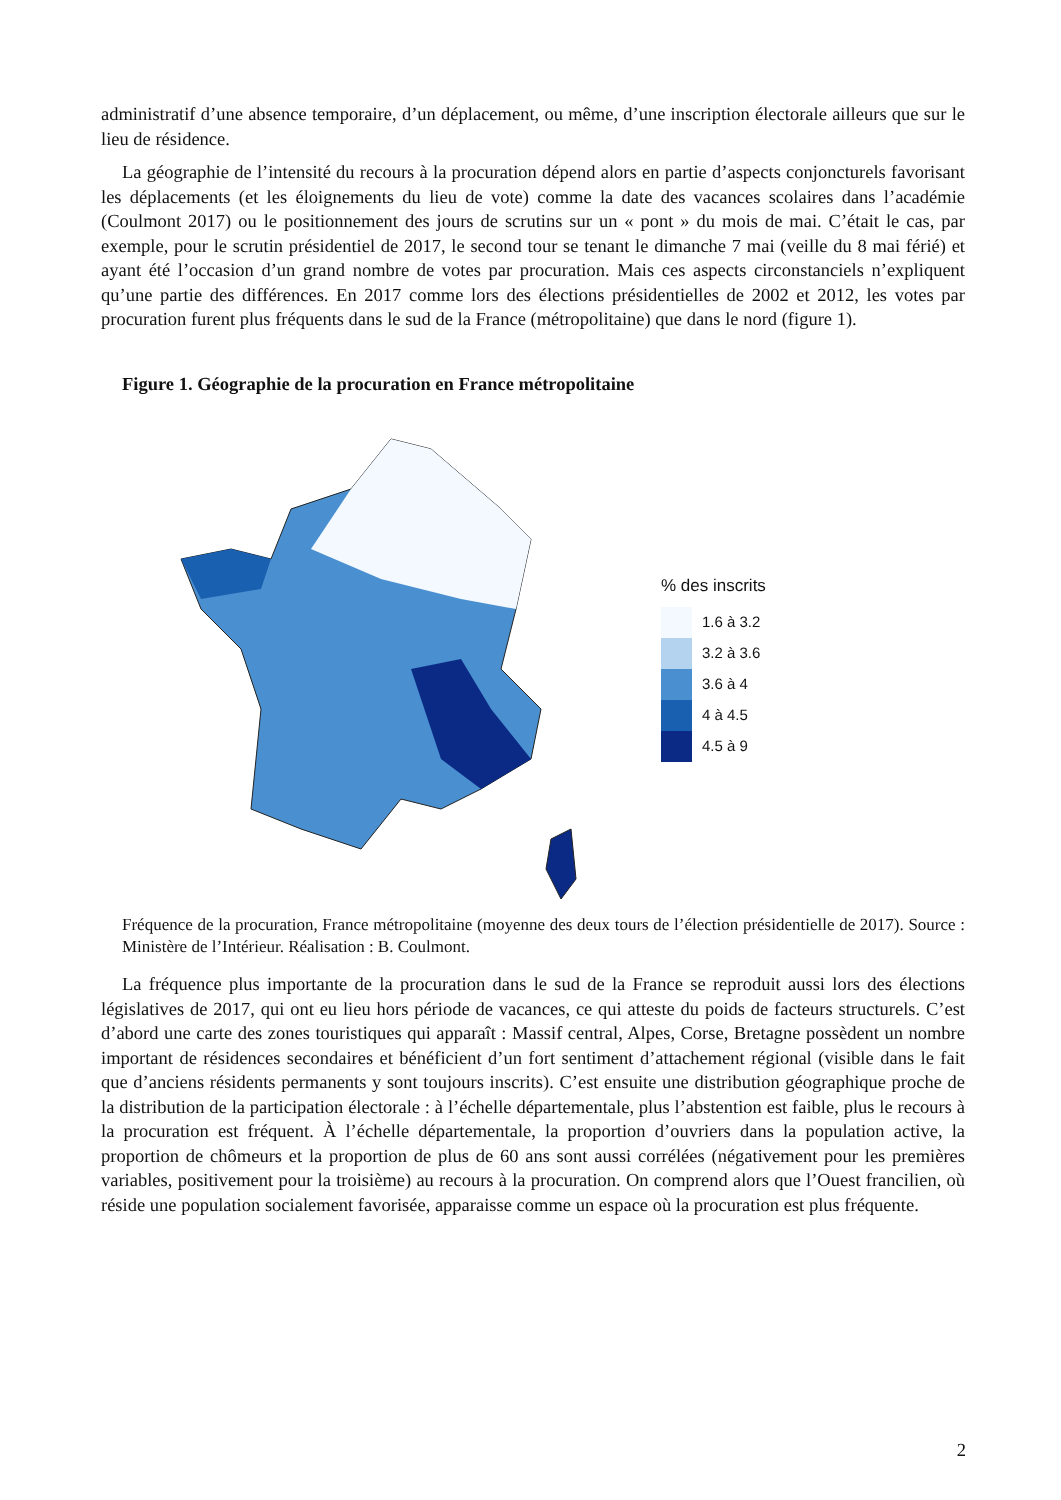administratif d’une absence temporaire, d’un déplacement, ou même, d’une inscription électorale ailleurs que sur le lieu de résidence.
La géographie de l’intensité du recours à la procuration dépend alors en partie d’aspects conjoncturels favorisant les déplacements (et les éloignements du lieu de vote) comme la date des vacances scolaires dans l’académie (Coulmont 2017) ou le positionnement des jours de scrutins sur un « pont » du mois de mai. C’était le cas, par exemple, pour le scrutin présidentiel de 2017, le second tour se tenant le dimanche 7 mai (veille du 8 mai férié) et ayant été l’occasion d’un grand nombre de votes par procuration. Mais ces aspects circonstanciels n’expliquent qu’une partie des différences. En 2017 comme lors des élections présidentielles de 2002 et 2012, les votes par procuration furent plus fréquents dans le sud de la France (métropolitaine) que dans le nord (figure 1).
Figure 1. Géographie de la procuration en France métropolitaine
% des inscrits
1.6 à 3.2
3.2 à 3.6
3.6 à 4
4 à 4.5
4.5 à 9
Fréquence de la procuration, France métropolitaine (moyenne des deux tours de l’élection présidentielle de 2017). Source : Ministère de l’Intérieur. Réalisation : B. Coulmont.
La fréquence plus importante de la procuration dans le sud de la France se reproduit aussi lors des élections législatives de 2017, qui ont eu lieu hors période de vacances, ce qui atteste du poids de facteurs structurels. C’est d’abord une carte des zones touristiques qui apparaît : Massif central, Alpes, Corse, Bretagne possèdent un nombre important de résidences secondaires et bénéficient d’un fort sentiment d’attachement régional (visible dans le fait que d’anciens résidents permanents y sont toujours inscrits). C’est ensuite une distribution géographique proche de la distribution de la participation électorale : à l’échelle départementale, plus l’abstention est faible, plus le recours à la procuration est fréquent. À l’échelle départementale, la proportion d’ouvriers dans la population active, la proportion de chômeurs et la proportion de plus de 60 ans sont aussi corrélées (négativement pour les premières variables, positivement pour la troisième) au recours à la procuration. On comprend alors que l’Ouest francilien, où réside une population socialement favorisée, apparaisse comme un espace où la procuration est plus fréquente.
2